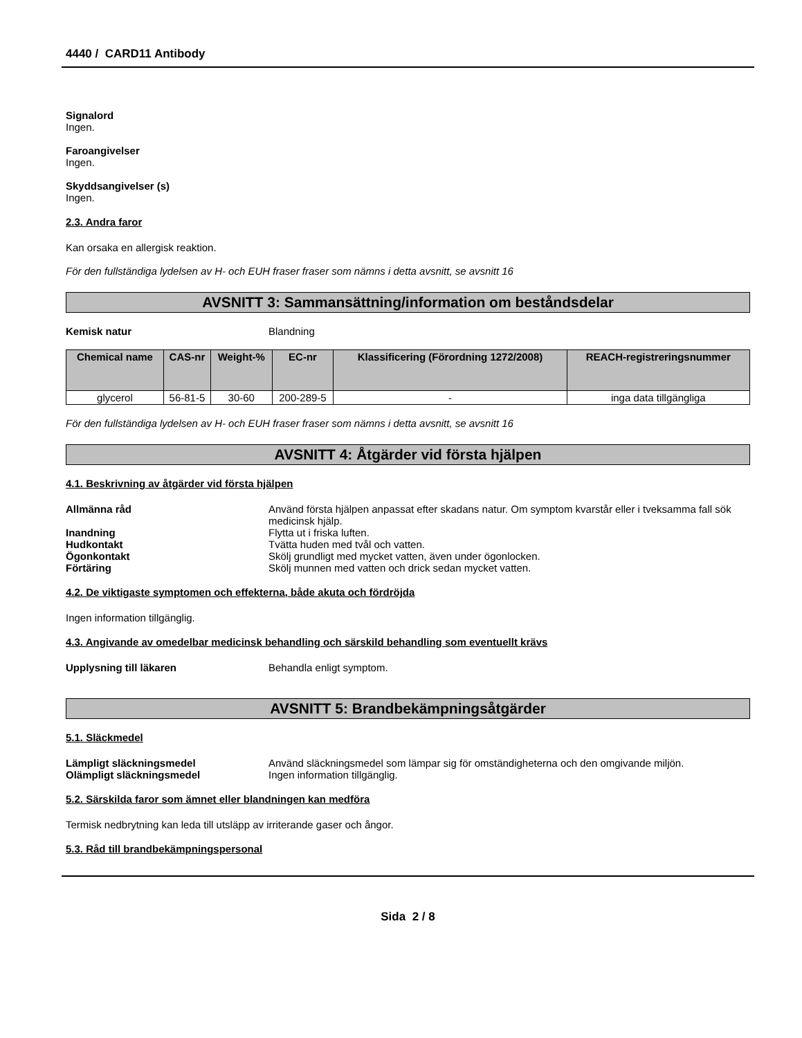4440 / CARD11 Antibody
Signalord
Ingen.
Faroangivelser
Ingen.
Skyddsangivelser (s)
Ingen.
2.3. Andra faror
Kan orsaka en allergisk reaktion.
För den fullständiga lydelsen av H- och EUH fraser fraser som nämns i detta avsnitt, se avsnitt 16
AVSNITT 3: Sammansättning/information om beståndsdelar
Kemisk natur Blandning
| Chemical name | CAS-nr | Weight-% | EC-nr | Klassificering (Förordning 1272/2008) | REACH-registreringsnummer |
| --- | --- | --- | --- | --- | --- |
| glycerol | 56-81-5 | 30-60 | 200-289-5 | - | inga data tillgängliga |
För den fullständiga lydelsen av H- och EUH fraser fraser som nämns i detta avsnitt, se avsnitt 16
AVSNITT 4: Åtgärder vid första hjälpen
4.1. Beskrivning av åtgärder vid första hjälpen
Allmänna råd Använd första hjälpen anpassat efter skadans natur. Om symptom kvarstår eller i tveksamma fall sök medicinsk hjälp.
Inandning Flytta ut i friska luften.
Hudkontakt Tvätta huden med tvål och vatten.
Ögonkontakt Skölj grundligt med mycket vatten, även under ögonlocken.
Förtäring Skölj munnen med vatten och drick sedan mycket vatten.
4.2. De viktigaste symptomen och effekterna, både akuta och fördröjda
Ingen information tillgänglig.
4.3. Angivande av omedelbar medicinsk behandling och särskild behandling som eventuellt krävs
Upplysning till läkaren Behandla enligt symptom.
AVSNITT 5: Brandbekämpningsåtgärder
5.1. Släckmedel
Lämpligt släckningsmedel Använd släckningsmedel som lämpar sig för omständigheterna och den omgivande miljön.
Olämpligt släckningsmedel Ingen information tillgänglig.
5.2. Särskilda faror som ämnet eller blandningen kan medföra
Termisk nedbrytning kan leda till utsläpp av irriterande gaser och ångor.
5.3. Råd till brandbekämpningspersonal
Sida 2 / 8